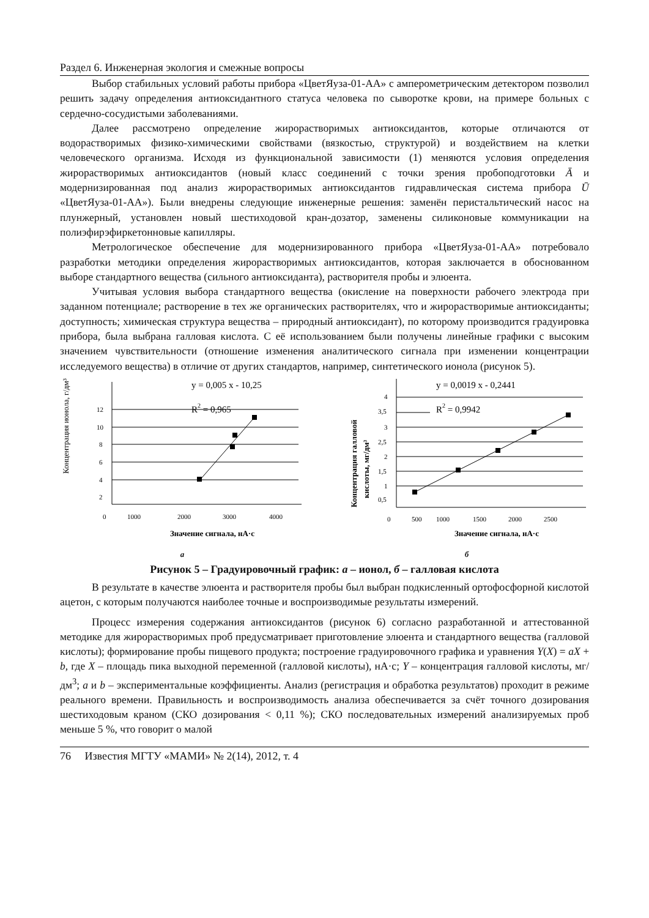Раздел 6. Инженерная экология и смежные вопросы
Выбор стабильных условий работы прибора «ЦветЯуза-01-АА» с амперометрическим детектором позволил решить задачу определения антиоксидантного статуса человека по сыворотке крови, на примере больных с сердечно-сосудистыми заболеваниями.
Далее рассмотрено определение жирорастворимых антиоксидантов, которые отличаются от водорастворимых физико-химическими свойствами (вязкостью, структурой) и воздействием на клетки человеческого организма. Исходя из функциональной зависимости (1) меняются условия определения жирорастворимых антиоксидантов (новый класс соединений с точки зрения пробоподготовки Ā и модернизированная под анализ жирорастворимых антиоксидантов гидравлическая система прибора Ū «ЦветЯуза-01-АА»). Были внедрены следующие инженерные решения: заменён перистальтический насос на плунжерный, установлен новый шестиходовой кран-дозатор, заменены силиконовые коммуникации на полиэфирэфиркетонновые капилляры.
Метрологическое обеспечение для модернизированного прибора «ЦветЯуза-01-АА» потребовало разработки методики определения жирорастворимых антиоксидантов, которая заключается в обоснованном выборе стандартного вещества (сильного антиоксиданта), растворителя пробы и элюента.
Учитывая условия выбора стандартного вещества (окисление на поверхности рабочего электрода при заданном потенциале; растворение в тех же органических растворителях, что и жирорастворимые антиоксиданты; доступность; химическая структура вещества – природный антиоксидант), по которому производится градуировка прибора, была выбрана галловая кислота. С её использованием были получены линейные графики с высоким значением чувствительности (отношение изменения аналитического сигнала при изменении концентрации исследуемого вещества) в отличие от других стандартов, например, синтетического ионола (рисунок 5).
y = 0,005 x - 10,25
R2 = 0,965
12
10
8
6
4
2
0
1000
2000
3000
4000
Концентрация ионола, г/дм³
Значение сигнала, нА·с
а
y = 0,0019 x - 0,2441
R2 = 0,9942
4
3,5
3
2,5
2
1,5
1
0,5
0
500
1000
1500
2000
2500
Концентрация галловой
кислоты, мг/дм³
Значение сигнала, нА·с
б
Рисунок 5 – Градуировочный график: а – ионол, б – галловая кислота
В результате в качестве элюента и растворителя пробы был выбран подкисленный ортофосфорной кислотой ацетон, с которым получаются наиболее точные и воспроизводимые результаты измерений.
Процесс измерения содержания антиоксидантов (рисунок 6) согласно разработанной и аттестованной методике для жирорастворимых проб предусматривает приготовление элюента и стандартного вещества (галловой кислоты); формирование пробы пищевого продукта; построение градуировочного графика и уравнения Y(X) = aX + b, где X – площадь пика выходной переменной (галловой кислоты), нА·с; Y – концентрация галловой кислоты, мг/дм<sup>3</sup>; a и b – экспериментальные коэффициенты. Анализ (регистрация и обработка результатов) проходит в режиме реального времени. Правильность и воспроизводимость анализа обеспечивается за счёт точного дозирования шестиходовым краном (СКО дозирования < 0,11 %); СКО последовательных измерений анализируемых проб меньше 5 %, что говорит о малой
76 Известия МГТУ «МАМИ» № 2(14), 2012, т. 4